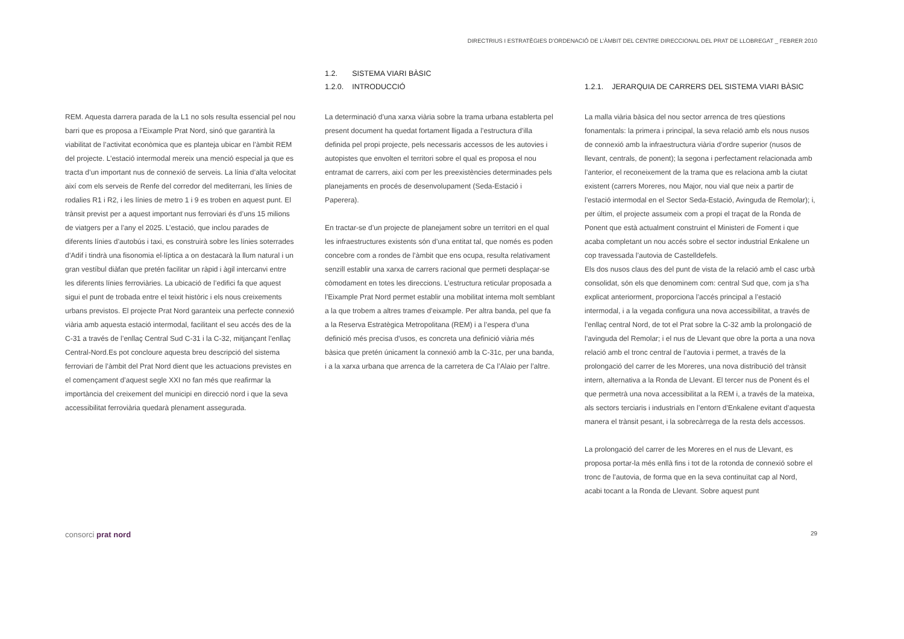DIRECTRIUS I ESTRATÈGIES D’ORDENACIÓ DE L’ÀMBIT DEL CENTRE DIRECCIONAL DEL PRAT DE LLOBREGAT _ FEBRER 2010
REM. Aquesta darrera parada de la L1 no sols resulta essencial pel nou barri que es proposa a l’Eixample Prat Nord, sinó que garantirà la viabilitat de l’activitat econòmica que es planteja ubicar en l’àmbit REM del projecte. L’estació intermodal mereix una menció especial ja que es tracta d’un important nus de connexió de serveis. La línia d’alta velocitat així com els serveis de Renfe del corredor del mediterrani, les línies de rodalies R1 i R2, i les línies de metro 1 i 9 es troben en aquest punt. El trànsit previst per a aquest important nus ferroviari és d’uns 15 milions de viatgers per a l’any el 2025. L’estació, que inclou parades de diferents línies d’autobús i taxi, es construirà sobre les línies soterrades d’Adif i tindrà una fisonomia el·líptica a on destacarà la llum natural i un gran vestíbul diàfan que pretén facilitar un ràpid i àgil intercanvi entre les diferents línies ferroviàries. La ubicació de l’edifici fa que aquest sigui el punt de trobada entre el teixit històric i els nous creixements urbans previstos. El projecte Prat Nord garanteix una perfecte connexió viària amb aquesta estació intermodal, facilitant el seu accés des de la C-31 a través de l’enllaç Central Sud C-31 i la C-32, mitjançant l’enllaç Central-Nord.Es pot concloure aquesta breu descripció del sistema ferroviari de l’àmbit del Prat Nord dient que les actuacions previstes en el començament d’aquest segle XXI no fan més que reafirmar la importància del creixement del municipi en direcció nord i que la seva accessibilitat ferroviària quedarà plenament assegurada.
1.2. SISTEMA VIARI BÀSIC
1.2.0. INTRODUCCIÓ
La determinació d’una xarxa viària sobre la trama urbana establerta pel present document ha quedat fortament lligada a l’estructura d’illa definida pel propi projecte, pels necessaris accessos de les autovies i autopistes que envolten el territori sobre el qual es proposa el nou entramat de carrers, així com per les preexistències determinades pels planejaments en procés de desenvolupament (Seda-Estació i Paperera).
En tractar-se d’un projecte de planejament sobre un territori en el qual les infraestructures existents són d’una entitat tal, que només es poden concebre com a rondes de l’àmbit que ens ocupa, resulta relativament senzill establir una xarxa de carrers racional que permeti desplaçar-se còmodament en totes les direccions. L’estructura reticular proposada a l’Eixample Prat Nord permet establir una mobilitat interna molt semblant a la que trobem a altres trames d’eixample. Per altra banda, pel que fa a la Reserva Estratègica Metropolitana (REM) i a l’espera d’una definició més precisa d’usos, es concreta una definició viària més bàsica que pretén únicament la connexió amb la C-31c, per una banda, i a la xarxa urbana que arrenca de la carretera de Ca l’Alaio per l’altre.
1.2.1. JERARQUIA DE CARRERS DEL SISTEMA VIARI BÀSIC
La malla viària bàsica del nou sector arrenca de tres qüestions fonamentals: la primera i principal, la seva relació amb els nous nusos de connexió amb la infraestructura viària d’ordre superior (nusos de llevant, centrals, de ponent); la segona i perfectament relacionada amb l’anterior, el reconeixement de la trama que es relaciona amb la ciutat existent (carrers Moreres, nou Major, nou vial que neix a partir de l’estació intermodal en el Sector Seda-Estació, Avinguda de Remolar); i, per últim, el projecte assumeix com a propi el traçat de la Ronda de Ponent que està actualment construint el Ministeri de Foment i que acaba completant un nou accés sobre el sector industrial Enkalene un cop travessada l’autovia de Castelldefels.
Els dos nusos claus des del punt de vista de la relació amb el casc urbà consolidat, són els que denominem com: central Sud que, com ja s’ha explicat anteriorment, proporciona l’accés principal a l’estació intermodal, i a la vegada configura una nova accessibilitat, a través de l’enllaç central Nord, de tot el Prat sobre la C-32 amb la prolongació de l’avinguda del Remolar; i el nus de Llevant que obre la porta a una nova relació amb el tronc central de l’autovia i permet, a través de la prolongació del carrer de les Moreres, una nova distribució del trànsit intern, alternativa a la Ronda de Llevant. El tercer nus de Ponent és el que permetrà una nova accessibilitat a la REM i, a través de la mateixa, als sectors terciaris i industrials en l’entorn d’Enkalene evitant d’aquesta manera el trànsit pesant, i la sobrecàrrega de la resta dels accessos.
La prolongació del carrer de les Moreres en el nus de Llevant, es proposa portar-la més enllà fins i tot de la rotonda de connexió sobre el tronc de l’autovia, de forma que en la seva continuïtat cap al Nord, acabi tocant a la Ronda de Llevant. Sobre aquest punt
consorci prat nord
29